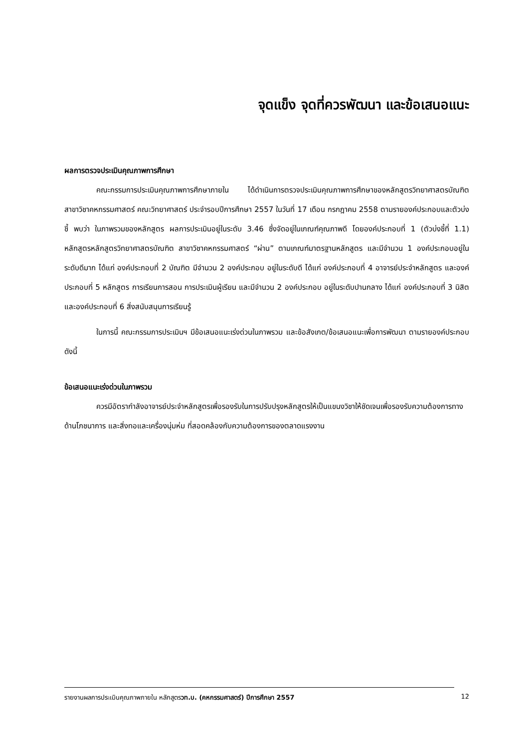จุดแข็ง จุดที่ควรพัฒนา และข้อเสนอแนะ
ผลการตรวจประเมินคุณภาพการศึกษา
คณะกรรมการประเมินคุณภาพการศึกษาภายใน ได้ดำเนินการตรวจประเมินคุณภาพการศึกษาของหลักสูตรวิทยาศาสตรบัณฑิต สาขาวิชาคหกรรมศาสตร์ คณะวิทยาศาสตร์ ประจำรอบปีการศึกษา 2557 ในวันที่ 17 เดือน กรกฎาคม 2558 ตามรายองค์ประกอบและตัวบ่งชี้ พบว่า ในภาพรวมของหลักสูตร ผลการประเมินอยู่ในระดับ 3.46 ซึ่งจัดอยู่ในเกณฑ์คุณภาพดี โดยองค์ประกอบที่ 1 (ตัวบ่งชี้ที่ 1.1) หลักสูตรหลักสูตรวิทยาศาสตรบัณฑิต สาขาวิชาคหกรรมศาสตร์ “ผ่าน” ตามเกณฑ์มาตรฐานหลักสูตร และมีจำนวน 1 องค์ประกอบอยู่ในระดับดีมาก ได้แก่ องค์ประกอบที่ 2 บัณฑิต มีจำนวน 2 องค์ประกอบ อยู่ในระดับดี ได้แก่ องค์ประกอบที่ 4 อาจารย์ประจำหลักสูตร และองค์ประกอบที่ 5 หลักสูตร การเรียนการสอน การประเมินผู้เรียน และมีจำนวน 2 องค์ประกอบ อยู่ในระดับปานกลาง ได้แก่ องค์ประกอบที่ 3 นิสิต และองค์ประกอบที่ 6 สิ่งสนับสนุนการเรียนรู้
ในการนี้ คณะกรรมการประเมินฯ มีข้อเสนอแนะเร่งด่วนในภาพรวม และข้อสังเกต/ข้อเสนอแนะเพื่อการพัฒนา ตามรายองค์ประกอบ ดังนี้
ข้อเสนอแนะเร่งด่วนในภาพรวม
ควรมีอัตรากำลังอาจารย์ประจำหลักสูตรเพื่อรองรับในการปรับปรุงหลักสูตรให้เป็นแขนงวิชาให้ชัดเจนเพื่อรองรับความต้องการทางด้านโภชนาการ และสิ่งทอและเครื่องนุ่มห่ม ที่สอดคล้องกับความต้องการของตลาดแรงงาน
รายงานผลการประเมินคุณภาพภายใน หลักสูตรวท.บ. (คหกรรมศาสตร์) ปีการศึกษา 2557 12